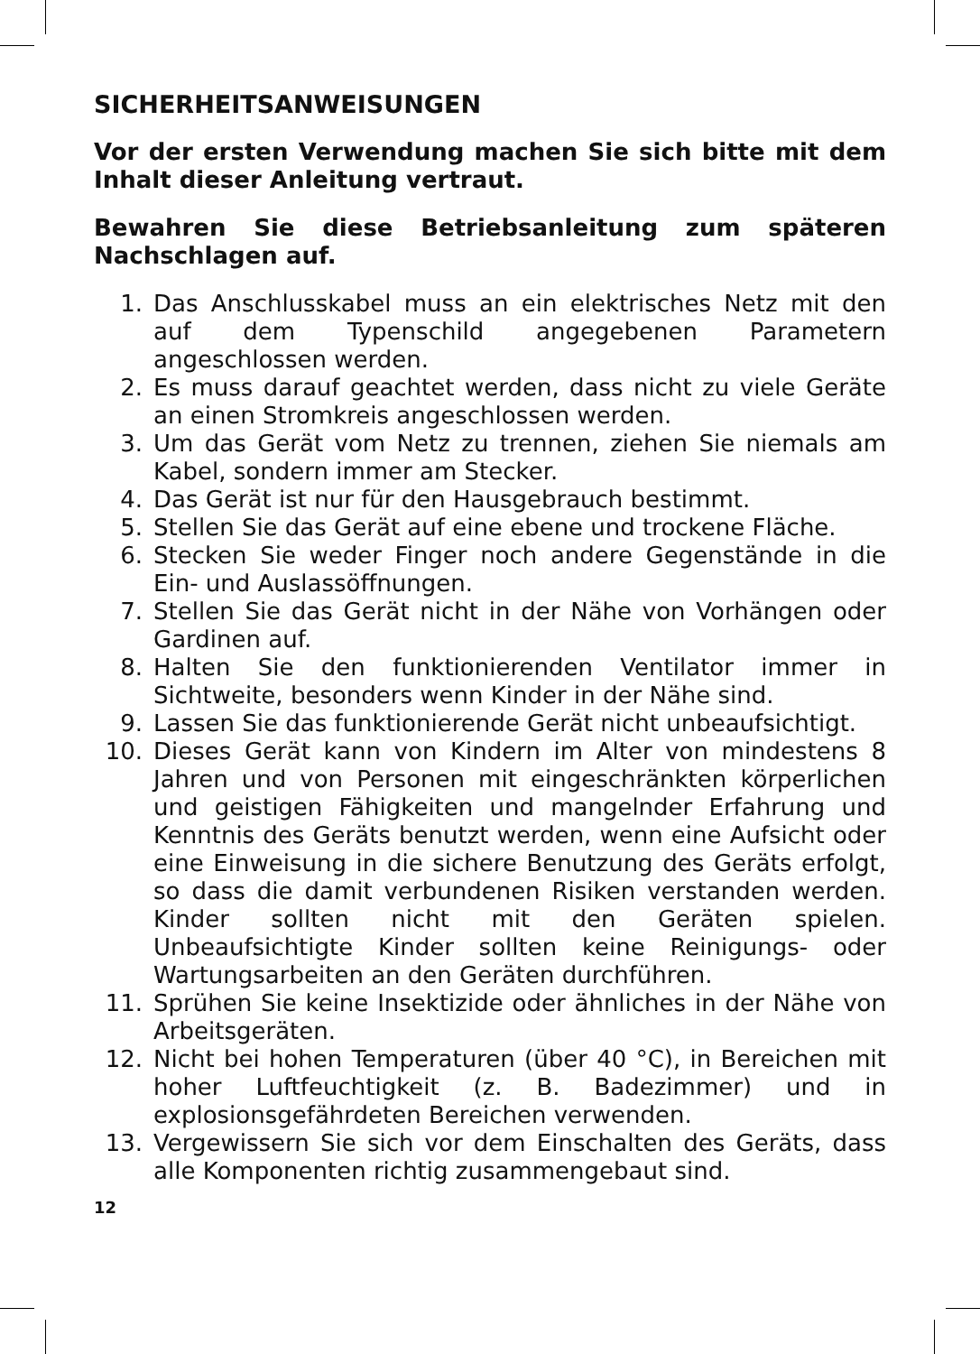SICHERHEITSANWEISUNGEN
Vor der ersten Verwendung machen Sie sich bitte mit dem Inhalt dieser Anleitung vertraut.
Bewahren Sie diese Betriebsanleitung zum späteren Nachschlagen auf.
1. Das Anschlusskabel muss an ein elektrisches Netz mit den auf dem Typenschild angegebenen Parametern angeschlossen werden.
2. Es muss darauf geachtet werden, dass nicht zu viele Geräte an einen Stromkreis angeschlossen werden.
3. Um das Gerät vom Netz zu trennen, ziehen Sie niemals am Kabel, sondern immer am Stecker.
4. Das Gerät ist nur für den Hausgebrauch bestimmt.
5. Stellen Sie das Gerät auf eine ebene und trockene Fläche.
6. Stecken Sie weder Finger noch andere Gegenstände in die Ein- und Auslassöffnungen.
7. Stellen Sie das Gerät nicht in der Nähe von Vorhängen oder Gardinen auf.
8. Halten Sie den funktionierenden Ventilator immer in Sichtweite, besonders wenn Kinder in der Nähe sind.
9. Lassen Sie das funktionierende Gerät nicht unbeaufsichtigt.
10. Dieses Gerät kann von Kindern im Alter von mindestens 8 Jahren und von Personen mit eingeschränkten körperlichen und geistigen Fähigkeiten und mangelnder Erfahrung und Kenntnis des Geräts benutzt werden, wenn eine Aufsicht oder eine Einweisung in die sichere Benutzung des Geräts erfolgt, so dass die damit verbundenen Risiken verstanden werden. Kinder sollten nicht mit den Geräten spielen. Unbeaufsichtigte Kinder sollten keine Reinigungs- oder Wartungsarbeiten an den Geräten durchführen.
11. Sprühen Sie keine Insektizide oder ähnliches in der Nähe von Arbeitsgeräten.
12. Nicht bei hohen Temperaturen (über 40 °C), in Bereichen mit hoher Luftfeuchtigkeit (z. B. Badezimmer) und in explosionsgefährdeten Bereichen verwenden.
13. Vergewissern Sie sich vor dem Einschalten des Geräts, dass alle Komponenten richtig zusammengebaut sind.
12